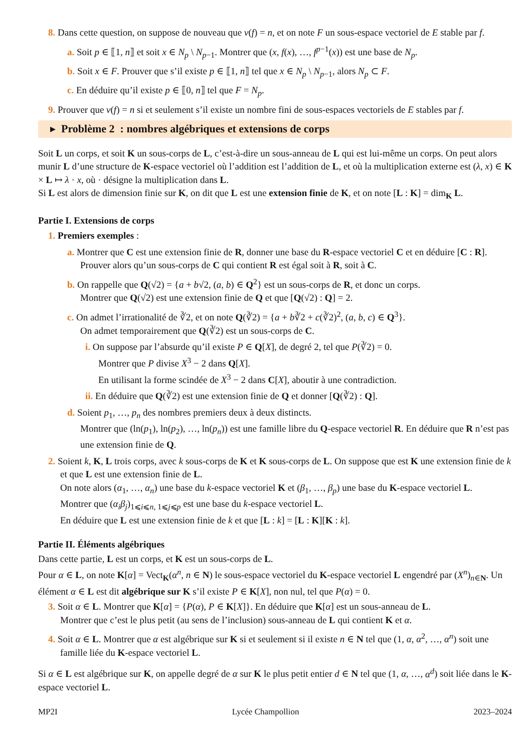8. Dans cette question, on suppose de nouveau que ν(f) = n, et on note F un sous-espace vectoriel de E stable par f.
a. Soit p ∈ ⟦1, n⟧ et soit x ∈ N<sub>p</sub> \ N<sub>p−1</sub>. Montrer que (x, f(x), …, f<sup>p−1</sup>(x)) est une base de N<sub>p</sub>.
b. Soit x ∈ F. Prouver que s’il existe p ∈ ⟦1, n⟧ tel que x ∈ N<sub>p</sub> \ N<sub>p−1</sub>, alors N<sub>p</sub> ⊂ F.
c. En déduire qu’il existe p ∈ ⟦0, n⟧ tel que F = N<sub>p</sub>.
9. Prouver que ν(f) = n si et seulement s’il existe un nombre fini de sous-espaces vectoriels de E stables par f.
▸ Problème 2 : nombres algébriques et extensions de corps
Soit L un corps, et soit K un sous-corps de L, c’est-à-dire un sous-anneau de L qui est lui-même un corps. On peut alors munir L d’une structure de K-espace vectoriel où l’addition est l’addition de L, et où la multiplication externe est (λ, x) ∈ K × L ↦ λ · x, où · désigne la multiplication dans L.
Si L est alors de dimension finie sur K, on dit que L est une extension finie de K, et on note [L : K] = dim<sub>K</sub> L.
Partie I. Extensions de corps
1. Premiers exemples :
a. Montrer que C est une extension finie de R, donner une base du R-espace vectoriel C et en déduire [C : R].
Prouver alors qu’un sous-corps de C qui contient R est égal soit à R, soit à C.
b. On rappelle que Q(√2) = {a + b√2, (a, b) ∈ Q<sup>2</sup>} est un sous-corps de R, et donc un corps.
Montrer que Q(√2) est une extension finie de Q et que [Q(√2) : Q] = 2.
c. On admet l’irrationalité de ∛2, et on note Q(∛2) = {a + b∛2 + c(∛2)<sup>2</sup>, (a, b, c) ∈ Q<sup>3</sup>}.
On admet temporairement que Q(∛2) est un sous-corps de C.
i. On suppose par l’absurde qu’il existe P ∈ Q[X], de degré 2, tel que P(∛2) = 0.
Montrer que P divise X<sup>3</sup> − 2 dans Q[X].
En utilisant la forme scindée de X<sup>3</sup> − 2 dans C[X], aboutir à une contradiction.
ii. En déduire que Q(∛2) est une extension finie de Q et donner [Q(∛2) : Q].
d. Soient p<sub>1</sub>, …, p<sub>n</sub> des nombres premiers deux à deux distincts.
Montrer que (ln(p<sub>1</sub>), ln(p<sub>2</sub>), …, ln(p<sub>n</sub>)) est une famille libre du Q-espace vectoriel R. En déduire que R n’est pas une extension finie de Q.
2. Soient k, K, L trois corps, avec k sous-corps de K et K sous-corps de L. On suppose que est K une extension finie de k et que L est une extension finie de L.
On note alors (α<sub>1</sub>, …, α<sub>n</sub>) une base du k-espace vectoriel K et (β<sub>1</sub>, …, β<sub>p</sub>) une base du K-espace vectoriel L.
Montrer que (α<sub>i</sub>β<sub>j</sub>)<sub>1⩽i⩽n, 1⩽j⩽p</sub> est une base du k-espace vectoriel L.
En déduire que L est une extension finie de k et que [L : k] = [L : K][K : k].
Partie II. Éléments algébriques
Dans cette partie, L est un corps, et K est un sous-corps de L.
Pour α ∈ L, on note K[α] = Vect<sub>K</sub>(α<sup>n</sup>, n ∈ N) le sous-espace vectoriel du K-espace vectoriel L engendré par (X<sup>n</sup>)<sub>n∈N</sub>. Un élément α ∈ L est dit algébrique sur K s’il existe P ∈ K[X], non nul, tel que P(α) = 0.
3. Soit α ∈ L. Montrer que K[α] = {P(α), P ∈ K[X]}. En déduire que K[α] est un sous-anneau de L.
Montrer que c’est le plus petit (au sens de l’inclusion) sous-anneau de L qui contient K et α.
4. Soit α ∈ L. Montrer que α est algébrique sur K si et seulement si il existe n ∈ N tel que (1, α, α<sup>2</sup>, …, α<sup>n</sup>) soit une famille liée du K-espace vectoriel L.
Si α ∈ L est algébrique sur K, on appelle degré de α sur K le plus petit entier d ∈ N tel que (1, α, …, α<sup>d</sup>) soit liée dans le K-espace vectoriel L.
MP2I Lycée Champollion 2023–2024